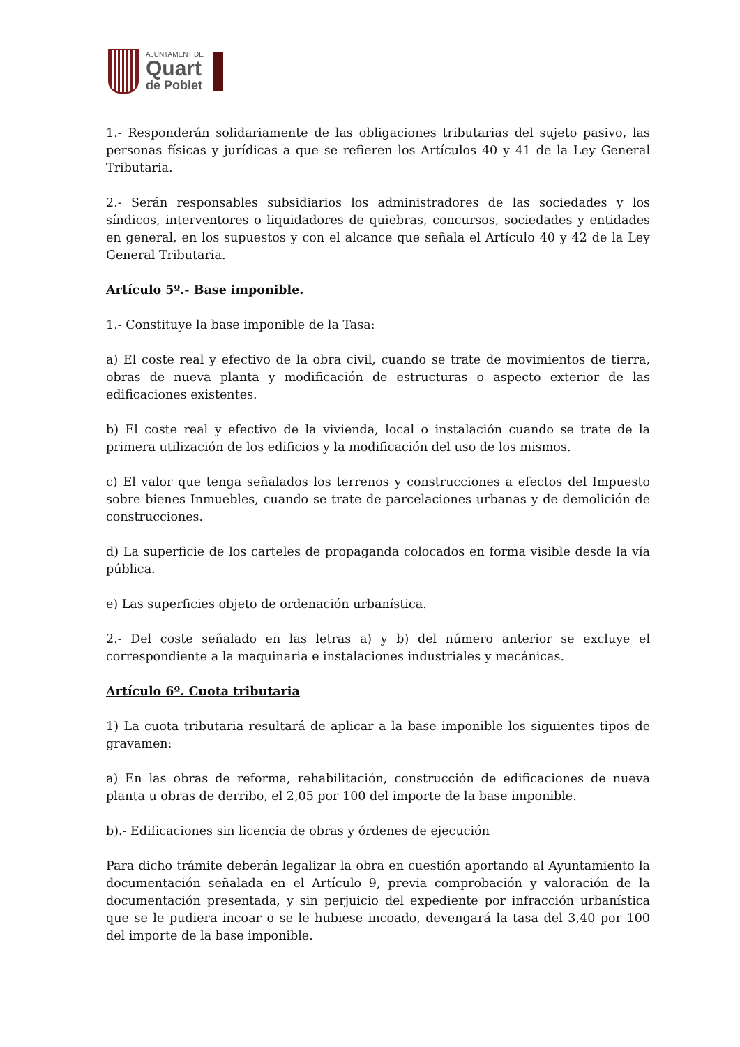AJUNTAMENT DE
Quart
de Poblet
1.- Responderán solidariamente de las obligaciones tributarias del sujeto pasivo, las personas físicas y jurídicas a que se refieren los Artículos 40 y 41 de la Ley General Tributaria.
2.- Serán responsables subsidiarios los administradores de las sociedades y los síndicos, interventores o liquidadores de quiebras, concursos, sociedades y entidades en general, en los supuestos y con el alcance que señala el Artículo 40 y 42 de la Ley General Tributaria.
Artículo 5º.- Base imponible.
1.- Constituye la base imponible de la Tasa:
a) El coste real y efectivo de la obra civil, cuando se trate de movimientos de tierra, obras de nueva planta y modificación de estructuras o aspecto exterior de las edificaciones existentes.
b) El coste real y efectivo de la vivienda, local o instalación cuando se trate de la primera utilización de los edificios y la modificación del uso de los mismos.
c) El valor que tenga señalados los terrenos y construcciones a efectos del Impuesto sobre bienes Inmuebles, cuando se trate de parcelaciones urbanas y de demolición de construcciones.
d) La superficie de los carteles de propaganda colocados en forma visible desde la vía pública.
e) Las superficies objeto de ordenación urbanística.
2.- Del coste señalado en las letras a) y b) del número anterior se excluye el correspondiente a la maquinaria e instalaciones industriales y mecánicas.
Artículo 6º. Cuota tributaria
1) La cuota tributaria resultará de aplicar a la base imponible los siguientes tipos de gravamen:
a) En las obras de reforma, rehabilitación, construcción de edificaciones de nueva planta u obras de derribo, el 2,05 por 100 del importe de la base imponible.
b).- Edificaciones sin licencia de obras y órdenes de ejecución
Para dicho trámite deberán legalizar la obra en cuestión aportando al Ayuntamiento la documentación señalada en el Artículo 9, previa comprobación y valoración de la documentación presentada, y sin perjuicio del expediente por infracción urbanística que se le pudiera incoar o se le hubiese incoado, devengará la tasa del 3,40 por 100 del importe de la base imponible.